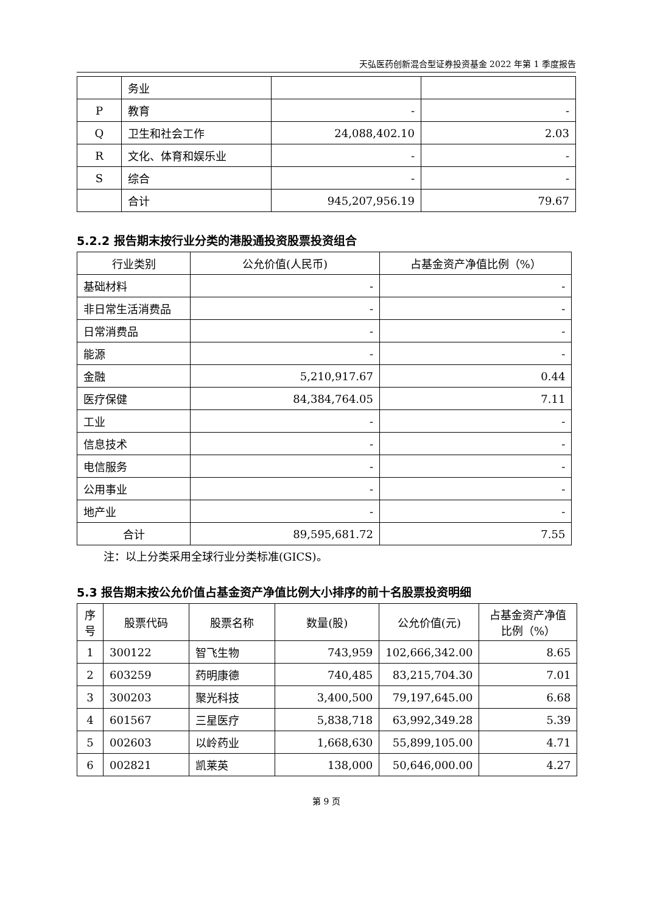天弘医药创新混合型证券投资基金 2022 年第 1 季度报告
| | 务业 | | |
| P | 教育 | - | - |
| Q | 卫生和社会工作 | 24,088,402.10 | 2.03 |
| R | 文化、体育和娱乐业 | - | - |
| S | 综合 | - | - |
| | 合计 | 945,207,956.19 | 79.67 |
5.2.2 报告期末按行业分类的港股通投资股票投资组合
| 行业类别 | 公允价值(人民币) | 占基金资产净值比例（%） |
| --- | --- | --- |
| 基础材料 | - | - |
| 非日常生活消费品 | - | - |
| 日常消费品 | - | - |
| 能源 | - | - |
| 金融 | 5,210,917.67 | 0.44 |
| 医疗保健 | 84,384,764.05 | 7.11 |
| 工业 | - | - |
| 信息技术 | - | - |
| 电信服务 | - | - |
| 公用事业 | - | - |
| 地产业 | - | - |
| 合计 | 89,595,681.72 | 7.55 |
注：以上分类采用全球行业分类标准(GICS)。
5.3 报告期末按公允价值占基金资产净值比例大小排序的前十名股票投资明细
| 序号 | 股票代码 | 股票名称 | 数量(股) | 公允价值(元) | 占基金资产净值比例（%） |
| --- | --- | --- | --- | --- | --- |
| 1 | 300122 | 智飞生物 | 743,959 | 102,666,342.00 | 8.65 |
| 2 | 603259 | 药明康德 | 740,485 | 83,215,704.30 | 7.01 |
| 3 | 300203 | 聚光科技 | 3,400,500 | 79,197,645.00 | 6.68 |
| 4 | 601567 | 三星医疗 | 5,838,718 | 63,992,349.28 | 5.39 |
| 5 | 002603 | 以岭药业 | 1,668,630 | 55,899,105.00 | 4.71 |
| 6 | 002821 | 凯莱英 | 138,000 | 50,646,000.00 | 4.27 |
第 9 页